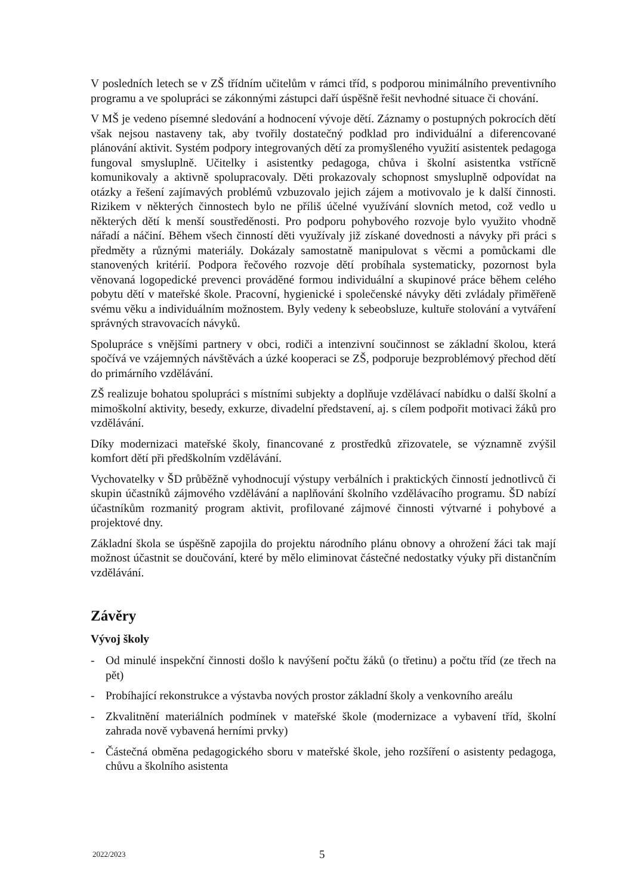V posledních letech se v ZŠ třídním učitelům v rámci tříd, s podporou minimálního preventivního programu a ve spolupráci se zákonnými zástupci daří úspěšně řešit nevhodné situace či chování.
V MŠ je vedeno písemné sledování a hodnocení vývoje dětí. Záznamy o postupných pokrocích dětí však nejsou nastaveny tak, aby tvořily dostatečný podklad pro individuální a diferencované plánování aktivit. Systém podpory integrovaných dětí za promyšleného využití asistentek pedagoga fungoval smysluplně. Učitelky i asistentky pedagoga, chůva i školní asistentka vstřícně komunikovaly a aktivně spolupracovaly. Děti prokazovaly schopnost smysluplně odpovídat na otázky a řešení zajímavých problémů vzbuzovalo jejich zájem a motivovalo je k další činnosti. Rizikem v některých činnostech bylo ne příliš účelné využívání slovních metod, což vedlo u některých dětí k menší soustředěnosti. Pro podporu pohybového rozvoje bylo využito vhodně nářadí a náčiní. Během všech činností děti využívaly již získané dovednosti a návyky při práci s předměty a různými materiály. Dokázaly samostatně manipulovat s věcmi a pomůckami dle stanovených kritérií. Podpora řečového rozvoje dětí probíhala systematicky, pozornost byla věnovaná logopedické prevenci prováděné formou individuální a skupinové práce během celého pobytu dětí v mateřské škole. Pracovní, hygienické i společenské návyky děti zvládaly přiměřeně svému věku a individuálním možnostem. Byly vedeny k sebeobsluze, kultuře stolování a vytváření správných stravovacích návyků.
Spolupráce s vnějšími partnery v obci, rodiči a intenzivní součinnost se základní školou, která spočívá ve vzájemných návštěvách a úzké kooperaci se ZŠ, podporuje bezproblémový přechod dětí do primárního vzdělávání.
ZŠ realizuje bohatou spolupráci s místními subjekty a doplňuje vzdělávací nabídku o další školní a mimoškolní aktivity, besedy, exkurze, divadelní představení, aj. s cílem podpořit motivaci žáků pro vzdělávání.
Díky modernizaci mateřské školy, financované z prostředků zřizovatele, se významně zvýšil komfort dětí při předškolním vzdělávání.
Vychovatelky v ŠD průběžně vyhodnocují výstupy verbálních i praktických činností jednotlivců či skupin účastníků zájmového vzdělávání a naplňování školního vzdělávacího programu. ŠD nabízí účastníkům rozmanitý program aktivit, profilované zájmové činnosti výtvarné i pohybové a projektové dny.
Základní škola se úspěšně zapojila do projektu národního plánu obnovy a ohrožení žáci tak mají možnost účastnit se doučování, které by mělo eliminovat částečné nedostatky výuky při distančním vzdělávání.
Závěry
Vývoj školy
- Od minulé inspekční činnosti došlo k navýšení počtu žáků (o třetinu) a počtu tříd (ze třech na pět)
- Probíhající rekonstrukce a výstavba nových prostor základní školy a venkovního areálu
- Zkvalitnění materiálních podmínek v mateřské škole (modernizace a vybavení tříd, školní zahrada nově vybavená herními prvky)
- Částečná obměna pedagogického sboru v mateřské škole, jeho rozšíření o asistenty pedagoga, chůvu a školního asistenta
2022/2023 5